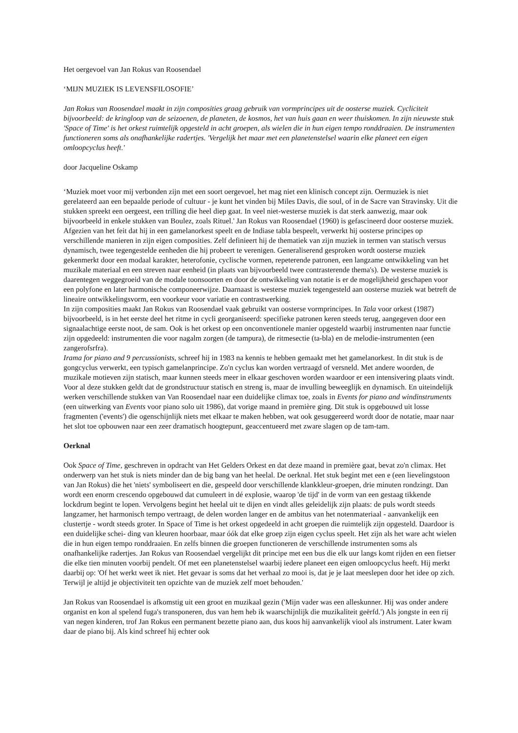Het oergevoel van Jan Rokus van Roosendael
‘MIJN MUZIEK IS LEVENSFILOSOFIE’
Jan Rokus van Roosendael maakt in zijn composities graag gebruik van vormprincipes uit de oosterse muziek. Cycliciteit bijvoorbeeld: de kringloop van de seizoenen, de planeten, de kosmos, het van huis gaan en weer thuiskomen. In zijn nieuwste stuk 'Space of Time' is het orkest ruimtelijk opgesteld in acht groepen, als wielen die in hun eigen tempo ronddraaien. De instrumenten functioneren soms als onafhankelijke radertjes. 'Vergelijk het maar met een planetenstelsel waarin elke planeet een eigen omloopcyclus heeft.'
door Jacqueline Oskamp
‘Muziek moet voor mij verbonden zijn met een soort oergevoel, het mag niet een klinisch concept zijn. Oermuziek is niet gerelateerd aan een bepaalde periode of cultuur - je kunt het vinden bij Miles Davis, die soul, of in de Sacre van Stravinsky. Uit die stukken spreekt een oergeest, een trilling die heel diep gaat. In veel niet-westerse muziek is dat sterk aanwezig, maar ook bijvoorbeeld in enkele stukken van Boulez, zoals Rituel.' Jan Rokus van Roosendael (1960) is gefascineerd door oosterse muziek. Afgezien van het feit dat hij in een gamelanorkest speelt en de Indiase tabla bespeelt, verwerkt hij oosterse principes op verschillende manieren in zijn eigen composities. Zelf definieert hij de thematiek van zijn muziek in termen van statisch versus dynamisch, twee tegengestelde eenheden die hij probeert te verenigen. Generaliserend gesproken wordt oosterse muziek gekenmerkt door een modaal karakter, heterofonie, cyclische vormen, repeterende patronen, een langzame ontwikkeling van het muzikale materiaal en een streven naar eenheid (in plaats van bijvoorbeeld twee contrasterende thema's). De westerse muziek is daarentegen weggegroeid van de modale toonsoorten en door de ontwikkeling van notatie is er de mogelijkheid geschapen voor een polyfone en later harmonische componeerwijze. Daarnaast is westerse muziek tegengesteld aan oosterse muziek wat betreft de lineaire ontwikkelingsvorm, een voorkeur voor variatie en contrastwerking.
In zijn composities maakt Jan Rokus van Roosendael vaak gebruikt van oosterse vormprincipes. In Tala voor orkest (1987) bijvoorbeeld, is in het eerste deel het ritme in cycli georganiseerd: specifieke patronen keren steeds terug, aangegeven door een signaalachtige eerste noot, de sam. Ook is het orkest op een onconventionele manier opgesteld waarbij instrumenten naar functie zijn opgedeeld: instrumenten die voor nagalm zorgen (de tampura), de ritmesectie (ta-bla) en de melodie-instrumenten (een zangerofsrfra).
Irama for piano and 9 percussionists, schreef hij in 1983 na kennis te hebben gemaakt met het gamelanorkest. In dit stuk is de gongcyclus verwerkt, een typisch gamelanprincipe. Zo'n cyclus kan worden vertraagd of versneld. Met andere woorden, de muzikale motieven zijn statisch, maar kunnen steeds meer in elkaar geschoven worden waardoor er een intensivering plaats vindt. Voor al deze stukken geldt dat de grondstructuur statisch en streng is, maar de invulling beweeglijk en dynamisch. En uiteindelijk werken verschillende stukken van Van Roosendael naar een duidelijke climax toe, zoals in Events for piano and windinstruments (een uitwerking van Events voor piano solo uit 1986), dat vorige maand in première ging. Dit stuk is opgebouwd uit losse fragmenten ('events') die ogenschijnlijk niets met elkaar te maken hebben, wat ook gesuggereerd wordt door de notatie, maar naar het slot toe opbouwen naar een zeer dramatisch hoogtepunt, geaccentueerd met zware slagen op de tam-tam.
Oerknal
Ook Space of Time, geschreven in opdracht van Het Gelders Orkest en dat deze maand in première gaat, bevat zo'n climax. Het onderwerp van het stuk is niets minder dan de big bang van het heelal. De oerknal. Het stuk begint met een e (een lievelingstoon van Jan Rokus) die het 'niets' symboliseert en die, gespeeld door verschillende klankkleur-groepen, drie minuten rondzingt. Dan wordt een enorm crescendo opgebouwd dat cumuleert in dé explosie, waarop 'de tijd' in de vorm van een gestaag tikkende lockdrum begint te lopen. Vervolgens begint het heelal uit te dijen en vindt alles geleidelijk zijn plaats: de puls wordt steeds langzamer, het harmonisch tempo vertraagt, de delen worden langer en de ambitus van het notenmateriaal - aanvankelijk een clustertje - wordt steeds groter. In Space of Time is het orkest opgedeeld in acht groepen die ruimtelijk zijn opgesteld. Daardoor is een duidelijke schei- ding van kleuren hoorbaar, maar óók dat elke groep zijn eigen cyclus speelt. Het zijn als het ware acht wielen die in hun eigen tempo ronddraaien. En zelfs binnen die groepen functioneren de verschillende instrumenten soms als onafhankelijke radertjes. Jan Rokus van Roosendael vergelijkt dit principe met een bus die elk uur langs komt rijden en een fietser die elke tien minuten voorbij pendelt. Of met een planetenstelsel waarbij iedere planeet een eigen omloopcyclus heeft. Hij merkt daarbij op: 'Of het werkt weet ik niet. Het gevaar is soms dat het verhaal zo mooi is, dat je je laat meeslepen door het idee op zich. Terwijl je altijd je objectiviteit ten opzichte van de muziek zelf moet behouden.'
Jan Rokus van Roosendael is afkomstig uit een groot en muzikaal gezin ('Mijn vader was een alleskunner. Hij was onder andere organist en kon al spelend fuga's transponeren, dus van hem heb ik waarschijnlijk die muzikaliteit geërfd.') Als jongste in een rij van negen kinderen, trof Jan Rokus een permanent bezette piano aan, dus koos hij aanvankelijk viool als instrument. Later kwam daar de piano bij. Als kind schreef hij echter ook